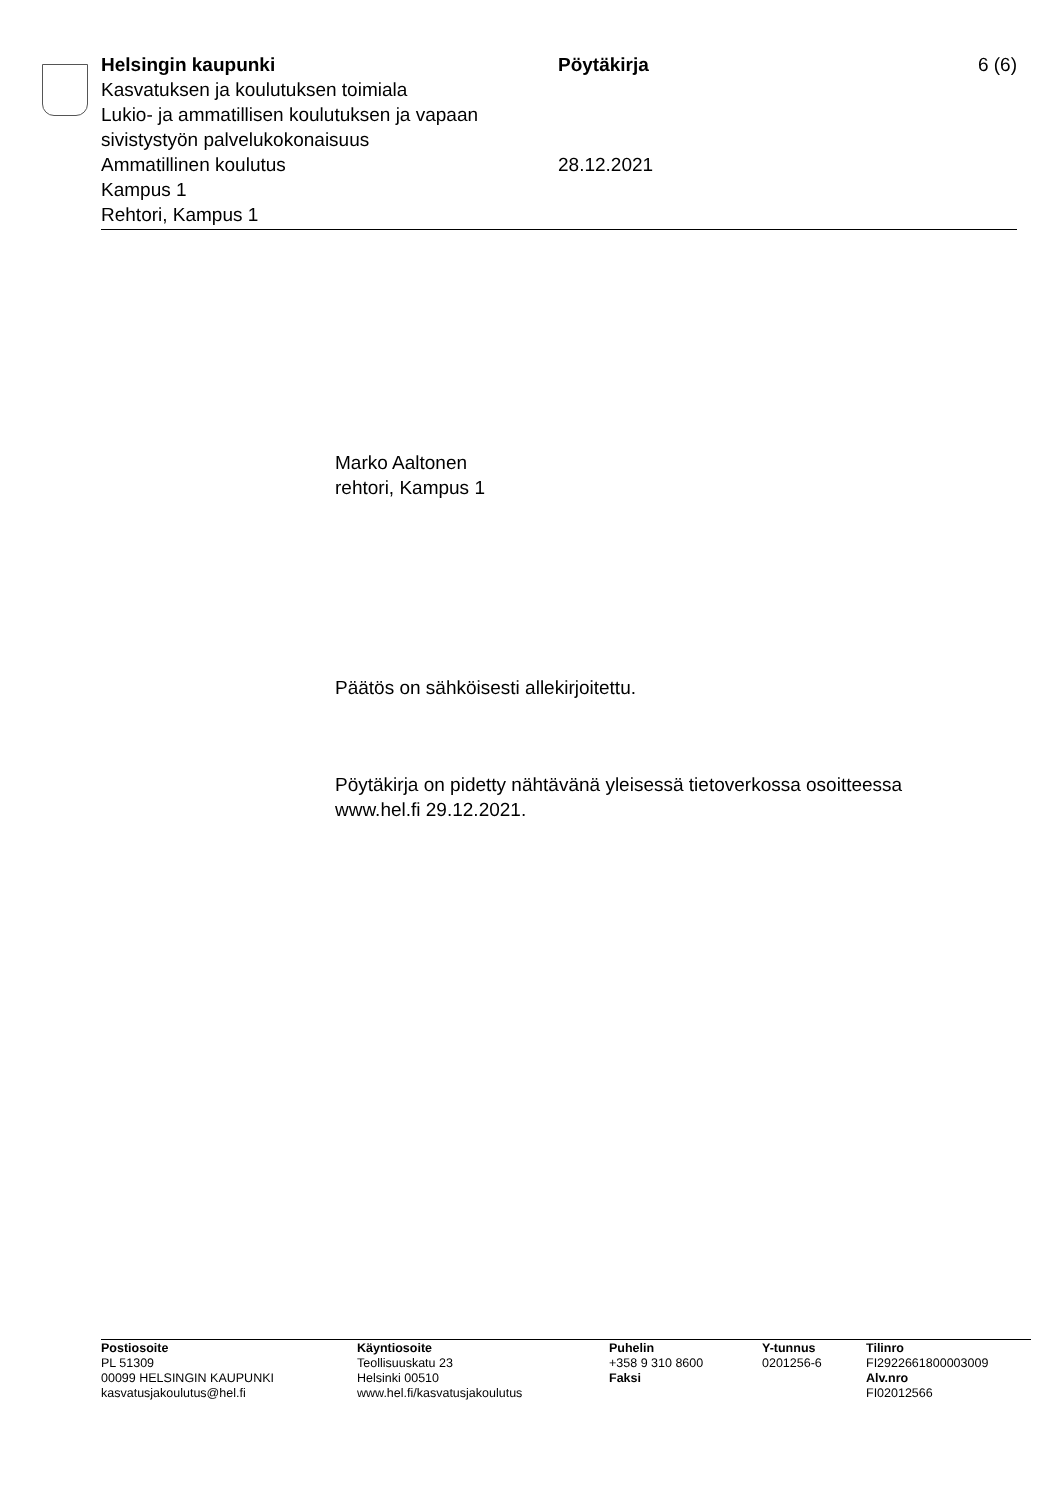Helsingin kaupunki
Kasvatuksen ja koulutuksen toimiala
Lukio- ja ammatillisen koulutuksen ja vapaan sivistystyön palvelukokonaisuus
Ammatillinen koulutus
Kampus 1
Rehtori, Kampus 1
Pöytäkirja
28.12.2021
6 (6)
Marko Aaltonen
rehtori, Kampus 1
Päätös on sähköisesti allekirjoitettu.
Pöytäkirja on pidetty nähtävänä yleisessä tietoverkossa osoitteessa
www.hel.fi 29.12.2021.
Postiosoite
PL 51309
00099 HELSINGIN KAUPUNKI
kasvatusjakoulutus@hel.fi
Käyntiosoite
Teollisuuskatu 23
Helsinki 00510
www.hel.fi/kasvatusjakoulutus
Puhelin
+358 9 310 8600
Faksi
Y-tunnus
0201256-6
Tilinro
FI2922661800003009
Alv.nro
FI02012566